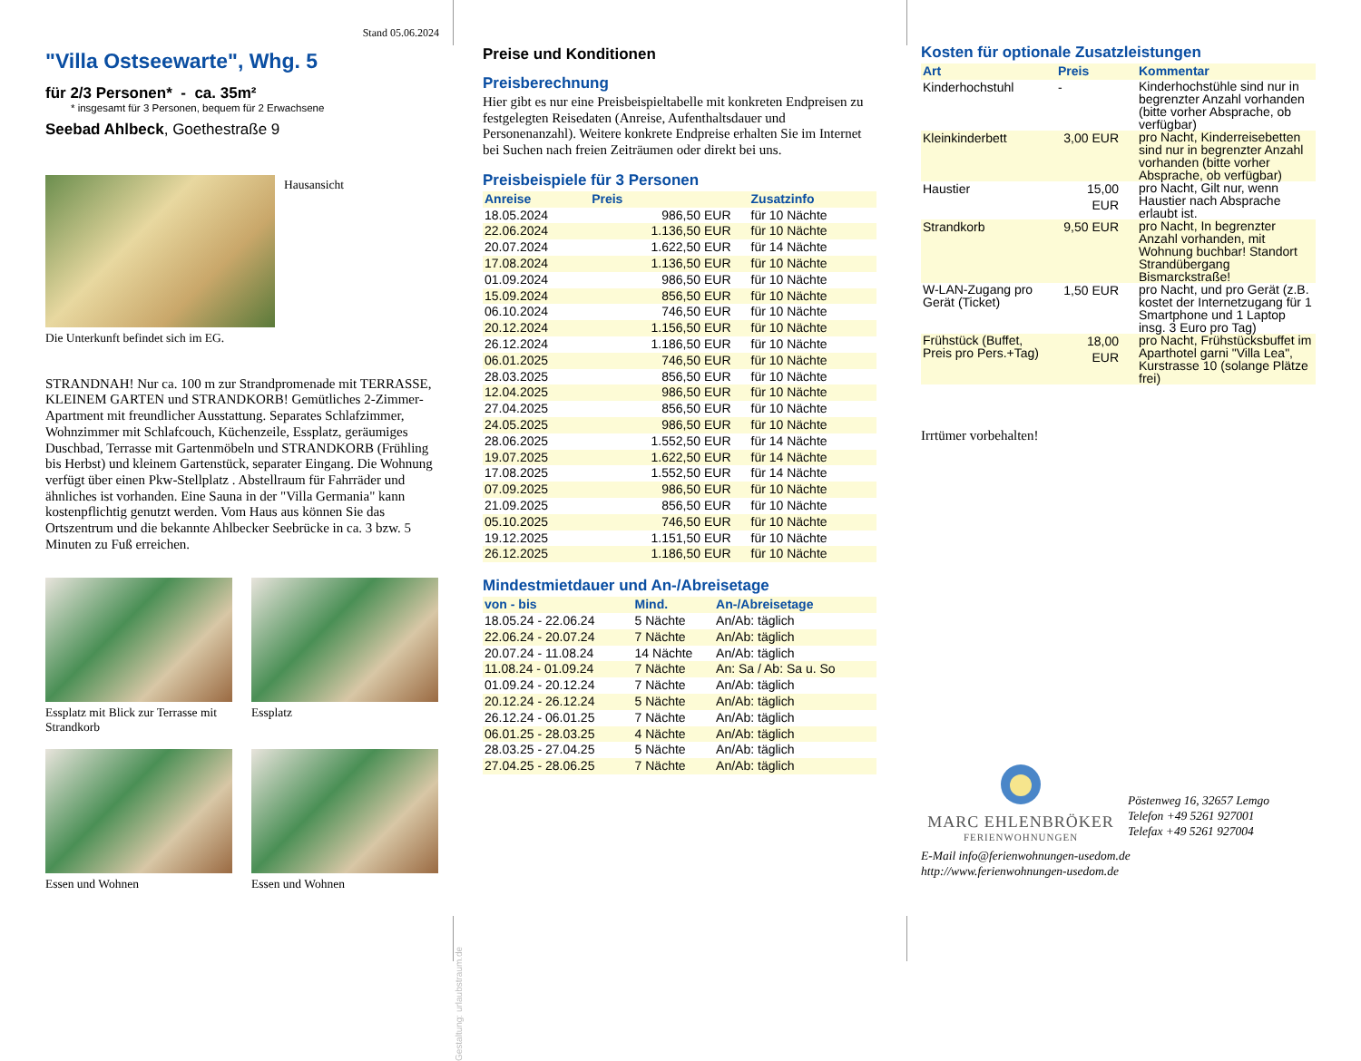Stand 05.06.2024
"Villa Ostseewarte", Whg. 5
für 2/3 Personen* - ca. 35m²
* insgesamt für 3 Personen, bequem für 2 Erwachsene
Seebad Ahlbeck, Goethestraße 9
Hausansicht
Die Unterkunft befindet sich im EG.
STRANDNAH! Nur ca. 100 m zur Strandpromenade mit TERRASSE, KLEINEM GARTEN und STRANDKORB! Gemütliches 2-Zimmer-Apartment mit freundlicher Ausstattung. Separates Schlafzimmer, Wohnzimmer mit Schlafcouch, Küchenzeile, Essplatz, geräumiges Duschbad, Terrasse mit Gartenmöbeln und STRANDKORB (Frühling bis Herbst) und kleinem Gartenstück, separater Eingang. Die Wohnung verfügt über einen Pkw-Stellplatz . Abstellraum für Fahrräder und ähnliches ist vorhanden. Eine Sauna in der "Villa Germania" kann kostenpflichtig genutzt werden. Vom Haus aus können Sie das Ortszentrum und die bekannte Ahlbecker Seebrücke in ca. 3 bzw. 5 Minuten zu Fuß erreichen.
Essplatz mit Blick zur Terrasse mit Strandkorb
Essplatz
Essen und Wohnen Essen und Wohnen
Gestaltung: urlaubstraum.de
Preise und Konditionen
Preisberechnung
Hier gibt es nur eine Preisbeispieltabelle mit konkreten Endpreisen zu festgelegten Reisedaten (Anreise, Aufenthaltsdauer und Personenanzahl). Weitere konkrete Endpreise erhalten Sie im Internet bei Suchen nach freien Zeiträumen oder direkt bei uns.
Preisbeispiele für 3 Personen
| Anreise | Preis | Zusatzinfo |
| --- | --- | --- |
| 18.05.2024 | 986,50 EUR | für 10 Nächte |
| 22.06.2024 | 1.136,50 EUR | für 10 Nächte |
| 20.07.2024 | 1.622,50 EUR | für 14 Nächte |
| 17.08.2024 | 1.136,50 EUR | für 10 Nächte |
| 01.09.2024 | 986,50 EUR | für 10 Nächte |
| 15.09.2024 | 856,50 EUR | für 10 Nächte |
| 06.10.2024 | 746,50 EUR | für 10 Nächte |
| 20.12.2024 | 1.156,50 EUR | für 10 Nächte |
| 26.12.2024 | 1.186,50 EUR | für 10 Nächte |
| 06.01.2025 | 746,50 EUR | für 10 Nächte |
| 28.03.2025 | 856,50 EUR | für 10 Nächte |
| 12.04.2025 | 986,50 EUR | für 10 Nächte |
| 27.04.2025 | 856,50 EUR | für 10 Nächte |
| 24.05.2025 | 986,50 EUR | für 10 Nächte |
| 28.06.2025 | 1.552,50 EUR | für 14 Nächte |
| 19.07.2025 | 1.622,50 EUR | für 14 Nächte |
| 17.08.2025 | 1.552,50 EUR | für 14 Nächte |
| 07.09.2025 | 986,50 EUR | für 10 Nächte |
| 21.09.2025 | 856,50 EUR | für 10 Nächte |
| 05.10.2025 | 746,50 EUR | für 10 Nächte |
| 19.12.2025 | 1.151,50 EUR | für 10 Nächte |
| 26.12.2025 | 1.186,50 EUR | für 10 Nächte |
Mindestmietdauer und An-/Abreisetage
| von - bis | Mind. | An-/Abreisetage |
| --- | --- | --- |
| 18.05.24 - 22.06.24 | 5 Nächte | An/Ab: täglich |
| 22.06.24 - 20.07.24 | 7 Nächte | An/Ab: täglich |
| 20.07.24 - 11.08.24 | 14 Nächte | An/Ab: täglich |
| 11.08.24 - 01.09.24 | 7 Nächte | An: Sa / Ab: Sa u. So |
| 01.09.24 - 20.12.24 | 7 Nächte | An/Ab: täglich |
| 20.12.24 - 26.12.24 | 5 Nächte | An/Ab: täglich |
| 26.12.24 - 06.01.25 | 7 Nächte | An/Ab: täglich |
| 06.01.25 - 28.03.25 | 4 Nächte | An/Ab: täglich |
| 28.03.25 - 27.04.25 | 5 Nächte | An/Ab: täglich |
| 27.04.25 - 28.06.25 | 7 Nächte | An/Ab: täglich |
Kosten für optionale Zusatzleistungen
| Art | Preis | Kommentar |
| --- | --- | --- |
| Kinderhochstuhl | - | Kinderhochstühle sind nur in begrenzter Anzahl vorhanden (bitte vorher Absprache, ob verfügbar) |
| Kleinkinderbett | 3,00 EUR | pro Nacht, Kinderreisebetten sind nur in begrenzter Anzahl vorhanden (bitte vorher Absprache, ob verfügbar) |
| Haustier | 15,00 EUR | pro Nacht, Gilt nur, wenn Haustier nach Absprache erlaubt ist. |
| Strandkorb | 9,50 EUR | pro Nacht, In begrenzter Anzahl vorhanden, mit Wohnung buchbar! Standort Strandübergang Bismarckstraße! |
| W-LAN-Zugang pro Gerät (Ticket) | 1,50 EUR | pro Nacht, und pro Gerät (z.B. kostet der Internetzugang für 1 Smartphone und 1 Laptop insg. 3 Euro pro Tag) |
| Frühstück (Buffet, Preis pro Pers.+Tag) | 18,00 EUR | pro Nacht, Frühstücksbuffet im Aparthotel garni "Villa Lea", Kurstrasse 10 (solange Plätze frei) |
Irrtümer vorbehalten!
MARC EHLENBRÖKER
FERIENWOHNUNGEN
Pöstenweg 16, 32657 Lemgo
Telefon +49 5261 927001
Telefax +49 5261 927004
E-Mail info@ferienwohnungen-usedom.de
http://www.ferienwohnungen-usedom.de